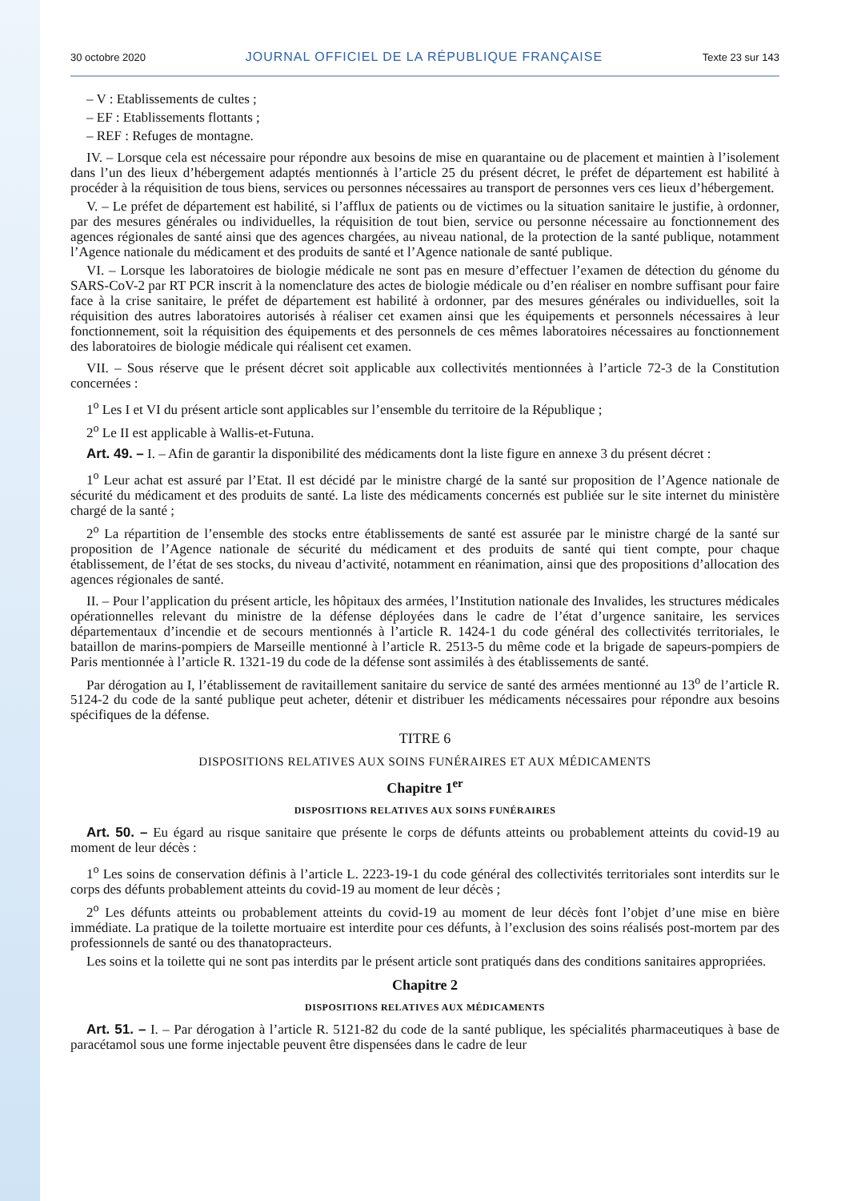30 octobre 2020 JOURNAL OFFICIEL DE LA RÉPUBLIQUE FRANÇAISE Texte 23 sur 143
– V : Etablissements de cultes ;
– EF : Etablissements flottants ;
– REF : Refuges de montagne.
IV. – Lorsque cela est nécessaire pour répondre aux besoins de mise en quarantaine ou de placement et maintien à l’isolement dans l’un des lieux d’hébergement adaptés mentionnés à l’article 25 du présent décret, le préfet de département est habilité à procéder à la réquisition de tous biens, services ou personnes nécessaires au transport de personnes vers ces lieux d’hébergement.
V. – Le préfet de département est habilité, si l’afflux de patients ou de victimes ou la situation sanitaire le justifie, à ordonner, par des mesures générales ou individuelles, la réquisition de tout bien, service ou personne nécessaire au fonctionnement des agences régionales de santé ainsi que des agences chargées, au niveau national, de la protection de la santé publique, notamment l’Agence nationale du médicament et des produits de santé et l’Agence nationale de santé publique.
VI. – Lorsque les laboratoires de biologie médicale ne sont pas en mesure d’effectuer l’examen de détection du génome du SARS-CoV-2 par RT PCR inscrit à la nomenclature des actes de biologie médicale ou d’en réaliser en nombre suffisant pour faire face à la crise sanitaire, le préfet de département est habilité à ordonner, par des mesures générales ou individuelles, soit la réquisition des autres laboratoires autorisés à réaliser cet examen ainsi que les équipements et personnels nécessaires à leur fonctionnement, soit la réquisition des équipements et des personnels de ces mêmes laboratoires nécessaires au fonctionnement des laboratoires de biologie médicale qui réalisent cet examen.
VII. – Sous réserve que le présent décret soit applicable aux collectivités mentionnées à l’article 72-3 de la Constitution concernées :
1<sup>o</sup> Les I et VI du présent article sont applicables sur l’ensemble du territoire de la République ;
2<sup>o</sup> Le II est applicable à Wallis-et-Futuna.
Art. 49. – I. – Afin de garantir la disponibilité des médicaments dont la liste figure en annexe 3 du présent décret :
1<sup>o</sup> Leur achat est assuré par l’Etat. Il est décidé par le ministre chargé de la santé sur proposition de l’Agence nationale de sécurité du médicament et des produits de santé. La liste des médicaments concernés est publiée sur le site internet du ministère chargé de la santé ;
2<sup>o</sup> La répartition de l’ensemble des stocks entre établissements de santé est assurée par le ministre chargé de la santé sur proposition de l’Agence nationale de sécurité du médicament et des produits de santé qui tient compte, pour chaque établissement, de l’état de ses stocks, du niveau d’activité, notamment en réanimation, ainsi que des propositions d’allocation des agences régionales de santé.
II. – Pour l’application du présent article, les hôpitaux des armées, l’Institution nationale des Invalides, les structures médicales opérationnelles relevant du ministre de la défense déployées dans le cadre de l’état d’urgence sanitaire, les services départementaux d’incendie et de secours mentionnés à l’article R. 1424-1 du code général des collectivités territoriales, le bataillon de marins-pompiers de Marseille mentionné à l’article R. 2513-5 du même code et la brigade de sapeurs-pompiers de Paris mentionnée à l’article R. 1321-19 du code de la défense sont assimilés à des établissements de santé.
Par dérogation au I, l’établissement de ravitaillement sanitaire du service de santé des armées mentionné au 13<sup>o</sup> de l’article R. 5124-2 du code de la santé publique peut acheter, détenir et distribuer les médicaments nécessaires pour répondre aux besoins spécifiques de la défense.
TITRE 6
DISPOSITIONS RELATIVES AUX SOINS FUNÉRAIRES ET AUX MÉDICAMENTS
Chapitre 1<sup>er</sup>
DISPOSITIONS RELATIVES AUX SOINS FUNÉRAIRES
Art. 50. – Eu égard au risque sanitaire que présente le corps de défunts atteints ou probablement atteints du covid-19 au moment de leur décès :
1<sup>o</sup> Les soins de conservation définis à l’article L. 2223-19-1 du code général des collectivités territoriales sont interdits sur le corps des défunts probablement atteints du covid-19 au moment de leur décès ;
2<sup>o</sup> Les défunts atteints ou probablement atteints du covid-19 au moment de leur décès font l’objet d’une mise en bière immédiate. La pratique de la toilette mortuaire est interdite pour ces défunts, à l’exclusion des soins réalisés post-mortem par des professionnels de santé ou des thanatopracteurs.
Les soins et la toilette qui ne sont pas interdits par le présent article sont pratiqués dans des conditions sanitaires appropriées.
Chapitre 2
DISPOSITIONS RELATIVES AUX MÉDICAMENTS
Art. 51. – I. – Par dérogation à l’article R. 5121-82 du code de la santé publique, les spécialités pharmaceutiques à base de paracétamol sous une forme injectable peuvent être dispensées dans le cadre de leur